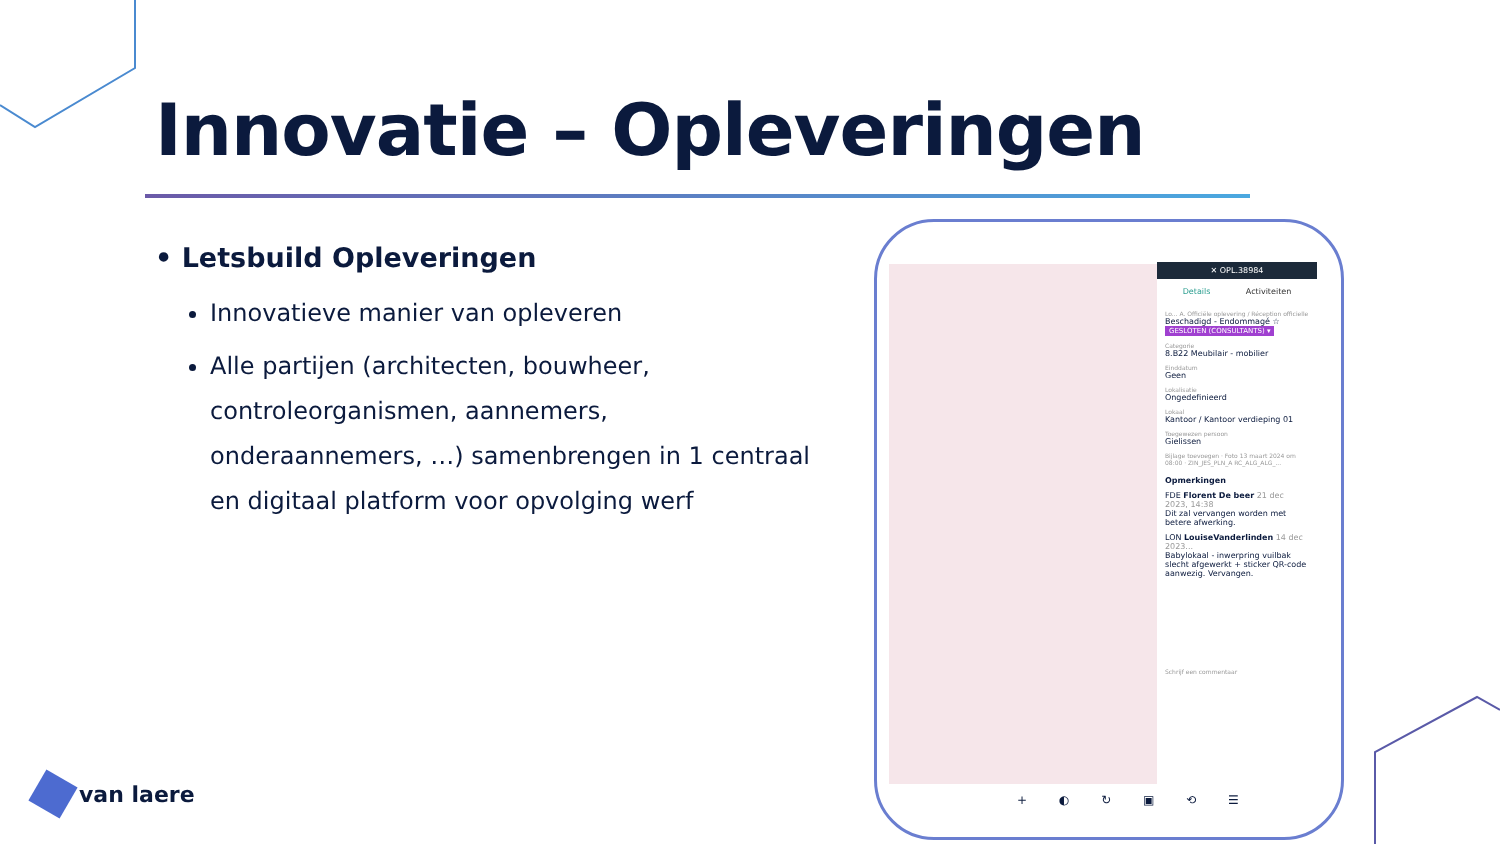Innovatie – Opleveringen
• Letsbuild Opleveringen
Innovatieve manier van opleveren
Alle partijen (architecten, bouwheer, controleorganismen, aannemers, onderaannemers, …) samenbrengen in 1 centraal en digitaal platform voor opvolging werf
✕ OPL.38984
Details Activiteiten
Lo... A. Officiële oplevering / Réception officielle
Beschadigd - Endommagé ☆
GESLOTEN (CONSULTANTS) ▾
Categorie
8.B22 Meubilair - mobilier
Einddatum
Geen
Lokalisatie
Ongedefinieerd
Lokaal
Kantoor / Kantoor verdieping 01
Toegewezen persoon
Gielissen
Bijlage toevoegen · Foto 13 maart 2024 om 08:00 · ZIN_JES_PLN_A RC_ALG_ALG_...
Opmerkingen
FDE Florent De beer 21 dec 2023, 14:38
Dit zal vervangen worden met betere afwerking.
LON LouiseVanderlinden 14 dec 2023...
Babylokaal - inwerpring vuilbak slecht afgewerkt + sticker QR-code aanwezig. Vervangen.
Schrijf een commentaar
+ ◐ ↻ ▣ ⟲ ☰
van laere